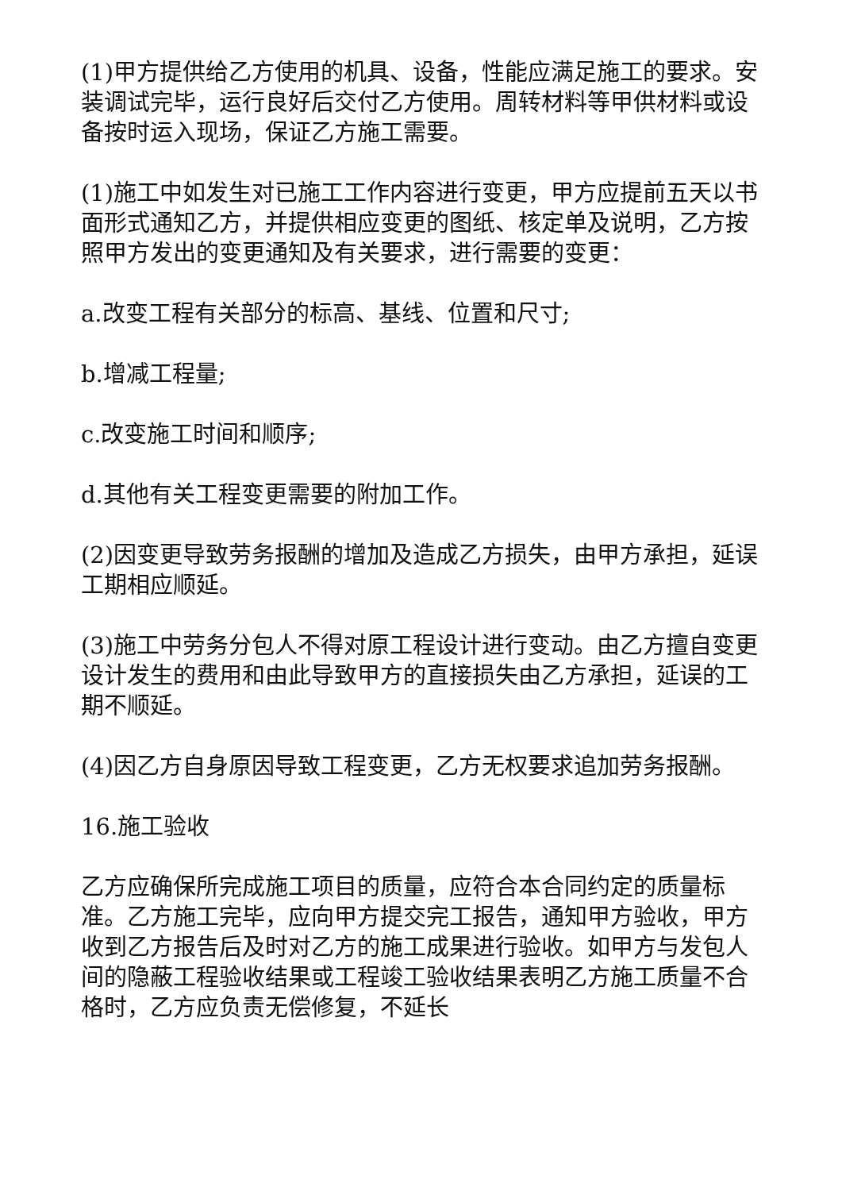(1)甲方提供给乙方使用的机具、设备，性能应满足施工的要求。安装调试完毕，运行良好后交付乙方使用。周转材料等甲供材料或设备按时运入现场，保证乙方施工需要。
(1)施工中如发生对已施工工作内容进行变更，甲方应提前五天以书面形式通知乙方，并提供相应变更的图纸、核定单及说明，乙方按照甲方发出的变更通知及有关要求，进行需要的变更：
a.改变工程有关部分的标高、基线、位置和尺寸;
b.增减工程量;
c.改变施工时间和顺序;
d.其他有关工程变更需要的附加工作。
(2)因变更导致劳务报酬的增加及造成乙方损失，由甲方承担，延误工期相应顺延。
(3)施工中劳务分包人不得对原工程设计进行变动。由乙方擅自变更设计发生的费用和由此导致甲方的直接损失由乙方承担，延误的工期不顺延。
(4)因乙方自身原因导致工程变更，乙方无权要求追加劳务报酬。
16.施工验收
乙方应确保所完成施工项目的质量，应符合本合同约定的质量标准。乙方施工完毕，应向甲方提交完工报告，通知甲方验收，甲方收到乙方报告后及时对乙方的施工成果进行验收。如甲方与发包人间的隐蔽工程验收结果或工程竣工验收结果表明乙方施工质量不合格时，乙方应负责无偿修复，不延长